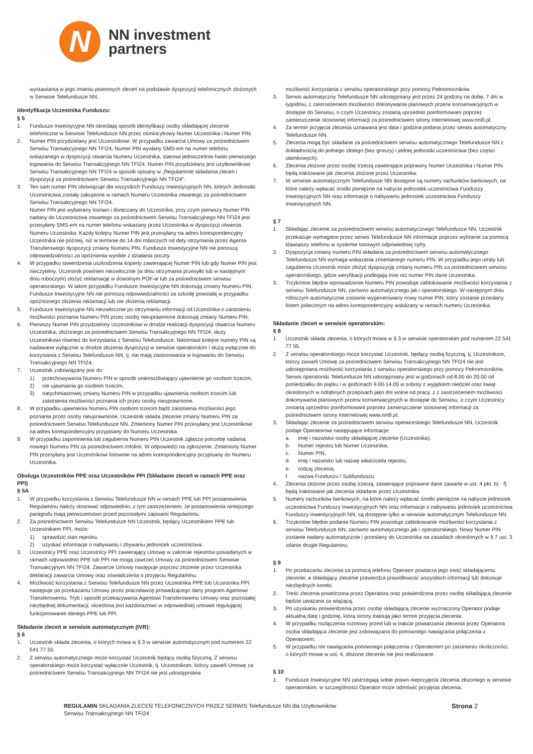N
NN investment
partners
wystawiania w jego imieniu pisemnych zleceń na podstawie dyspozycji telefonicznych złożonych w Serwisie Telefundusze NN.
Identyfikacja Uczestnika Funduszu:
§ 5
1. Fundusze Inwestycyjne NN określają sposób identyfikacji osoby składającej zlecenie telefoniczne w Serwisie Telefundusze NN przez ośmiocyfrowy Numer Uczestnika i Numer PIN.
2. Numer PIN przydzielany jest Uczestnikowi. W przypadku zawarcia Umowy za pośrednictwem Serwisu Transakcyjnego NN TFI24, Numer PIN wysłany SMS-em na numer telefonu wskazanego w dyspozycji otwarcia Numeru Uczestnika, stanowi jednocześnie hasło pierwszego logowania do Serwisu Transakcyjnego NN TFI24. Numer PIN przydzielany jest użytkownikowi Serwisu Transakcyjnego NN TFI24 w sposób opisany w „Regulaminie składania zleceń i dyspozycji za pośrednictwem Serwisu Transakcyjnego NN TFI24”.
3. Ten sam numer PIN obowiązuje dla wszystkich Funduszy Inwestycyjnych NN, których Jednostki Uczestnictwa zostały zakupione w ramach Numeru Uczestnika otwartego za pośrednictwem Serwisu Transakcyjnego NN TFI24.
Numer PIN jest wybierany losowo i doręczany do Uczestnika, przy czym pierwszy Numer PIN nadany do Uczestnictwa otwartego za pośrednictwem Serwisu Transakcyjnego NN TFI24 jest przesyłany SMS-em na numer telefonu wskazany przez Uczestnika w dyspozycji otwarcia Numeru Uczestnika. Każdy kolejny Numer PIN jest przesyłany na adres korespondencyjny Uczestnika nie później, niż w terminie do 14 dni roboczych od daty otrzymania przez Agenta Transferowego dyspozycji zmiany Numeru PIN. Fundusze Inwestycyjne NN nie ponoszą odpowiedzialności za opóźnienia wynikłe z działania poczty.
4. W przypadku stwierdzenia uszkodzenia koperty zawierającej Numer PIN lub gdy Numer PIN jest nieczytelny, Uczestnik powinien niezwłocznie (w dniu otrzymania przesyłki lub w następnym dniu roboczym) złożyć reklamację w dowolnym POF-ie lub za pośrednictwem serwisu operatorskiego. W takim przypadku Fundusze Inwestycyjne NN dokonują zmiany Numeru PIN. Fundusze Inwestycyjne NN nie ponoszą odpowiedzialności za szkodę powstałą w przypadku opóźnionego złożenia reklamacji lub nie złożenia reklamacji.
5. Fundusze Inwestycyjne NN niezwłocznie po otrzymaniu informacji od Uczestnika o zaistnieniu możliwości poznania Numeru PIN przez osoby nieuprawnione dokonują zmiany Numeru PIN.
6. Pierwszy Numer PIN przydzielony Uczestnikowi w drodze realizacji dyspozycji otwarcia Numeru Uczestnika, złożonego za pośrednictwem Serwisu Transakcyjnego NN TFI24, służy Uczestnikowi również do korzystania z Serwisu Telefundusze. Natomiast kolejne numery PIN są nadawane wyłącznie w drodze złożenia dyspozycji w serwisie operatorskim i służą wyłącznie do korzystania z Serwisu Telefundusze NN, tj. nie mają zastosowania w logowaniu do Serwisu Transakcyjnego NN TFI24.
7. Uczestnik zobowiązany jest do:
1) przechowywania Numeru PIN w sposób uniemożliwiający ujawnienie go osobom trzecim,
2) nie ujawniania go osobom trzecim,
3) natychmiastowej zmiany Numeru PIN w przypadku ujawnienia osobom trzecim lub zaistnienia możliwości poznania ich przez osoby nieuprawnione.
8. W przypadku ujawnienia Numeru PIN osobom trzecim bądź zaistnienia możliwości jego poznania przez osoby nieuprawnione, Uczestnik składa zlecenie zmiany Numeru PIN za pośrednictwem Serwisu Telefundusze NN. Zmieniony Numer PIN przesyłany jest Uczestnikowi na adres korespondencyjny przypisany do Numeru Uczestnika.
9. W przypadku zapomnienia lub zagubienia Numeru PIN Uczestnik zgłasza potrzebę nadania nowego Numeru PIN za pośrednictwem Infolinii, W odpowiedzi na zgłoszenie, Zmieniony Numer PIN przesyłany jest Uczestnikowi listownie na adres korespondencyjny przypisany do Numeru Uczestnika.
Obsługa Uczestników PPE oraz Uczestników PPI (Składanie zleceń w ramach PPE oraz PPI)
§ 5A
1. W przypadku korzystania z Serwisu Telefundusze NN w ramach PPE lub PPI postanowienia Regulaminu należy stosować odpowiednio, z tym zastrzeżeniem, że postanowienia niniejszego paragrafu mają pierwszeństwo przed pozostałymi zapisami Regulaminu.
2. Za pośrednictwem Serwisu Telefundusze NN Uczestnik, będący Uczestnikiem PPE lub Uczestnikiem PPI, może:
1) sprawdzić stan rejestru,
2) uzyskać informacje o nabywaniu i zbywaniu jednostek uczestnictwa.
3. Uczestnicy PPE oraz Uczestnicy PPI zawierający Umowę w zakresie rejestrów posiadanych w ramach odpowiednio PPE lub PPI nie mogą zawrzeć Umowy za pośrednictwem Serwisie Transakcyjnym NN TFI24. Zawarcie Umowy następuje poprzez złożenie przez Uczestnika deklaracji zawarcia Umowy oraz oświadczenia o przyjęciu Regulaminu.
4. Możliwość korzystania z Serwisu Telefundusze NN przez Uczestnika PPE lub Uczestnika PPI następuje po przekazaniu Umowy przez pracodawcę prowadzącego dany program Agentowi Transferowemu. Tryb i sposób przekazywania Agentowi Transferowemu Umowy oraz pozostałej niezbędnej dokumentacji, określona jest każdorazowo w odpowiedniej umowie regulującej funkcjonowanie danego PPE lub PPI.
Składanie zleceń w serwisie automatycznym (IVR):
§ 6
1. Uczestnik składa zlecenia, o których mowa w § 3 w serwisie automatycznym pod numerem 22 541 77 55.
2. Z serwisu automatycznego może korzystać Uczestnik będący osobą fizyczną. Z serwisu operatorskiego może korzystać wyłącznie Uczestnik, tj. Uczestnikom, którzy zawarli Umowę za pośrednictwem Serwisu Transakcyjnego NN TFI24 nie jest udostępniana
możliwość korzystania z serwisu operatorskiego przy pomocy Pełnomocników.
3. Serwis automatyczny Telefundusze NN udostępniany jest przez 24 godziny na dobę, 7 dni w tygodniu, z zastrzeżeniem możliwości dokonywania planowych przerw konserwacyjnych w dostępie do Serwisu, o czym Uczestnicy zostaną uprzednio poinformowani poprzez zamieszczenie stosownej informacji za pośrednictwem strony internetowej www.nntfi.pl.
4. Za termin przyjęcia zlecenia uznawana jest data i godzina podana przez serwis automatyczny Telefundusze NN.
5. Zlecenia mogą być składane za pośrednictwem serwisu automatycznego Telefundusze NN z dokładnością do jednego złotego (bez groszy) i jednej jednostki uczestnictwa (bez części ułamkowych).
6. Zlecenia złożone przez osobę trzecią zawierające poprawny Numer Uczestnika i Numer PIN będą traktowane jak zlecenia złożone przez Uczestnika.
7. W serwisie automatycznym Telefundusze NN dostępne są numery rachunków bankowych, na które należy wpłacać środki pieniężne na nabycie jednostek uczestnictwa Funduszy Inwestycyjnych NN oraz informacje o nabywaniu jednostek uczestnictwa Funduszy Inwestycyjnych NN.
§ 7
1. Składając zlecenie za pośrednictwem serwisu automatycznego Telefundusze NN, Uczestnik przekazuje wymagane przez serwis Telefundusze NN informacje poprzez wybranie za pomocą klawiatury telefonu w systemie tonowym odpowiedniej cyfry.
2. Dyspozycja zmiany numeru PIN składana za pośrednictwem serwisu automatycznego Telefundusze NN wymaga wskazania zmienianego numeru PIN. W przypadku jego utraty lub zagubienia Uczestnik może złożyć dyspozycję zmiany numeru PIN za pośrednictwem serwisu operatorskiego, gdzie weryfikacji podlegają inne niż numer PIN dane Uczestnika.
3. Trzykrotne błędne wprowadzenie Numeru PIN powoduje zablokowanie możliwości korzystania z serwisu Telefundusze NN, zarówno automatycznego jak i operatorskiego. W następnym dniu roboczym automatycznie zostanie wygenerowany nowy numer PIN, który zostanie przesłany listem poleconym na adres korespondencyjny wskazany w ramach numeru Uczestnika.
Składanie zleceń w serwisie operatorskim:
§ 8
1. Uczestnik składa zlecenia, o których mowa w § 3 w serwisie operatorskim pod numerem 22 541 77 55.
2. Z serwisu operatorskiego może korzystać Uczestnik, będący osobą fizyczną, tj. Uczestnikom, którzy zawarli Umowę za pośrednictwem Serwisu Transakcyjnego NN TFI24 nie jest udostępniana możliwość korzystania z serwisu operatorskiego przy pomocy Pełnomocników. Serwis operatorski Telefundusze NN udostępniany jest w godzinach od 8.00 do 20.00 od poniedziałku do piątku i w godzinach 9.00-14.00 w soboty z wyjątkiem niedziel oraz świąt określonych w odrębnych przepisach jako dni wolne od pracy, z z zastrzeżeniem możliwości dokonywania planowych przerw konserwacyjnych w dostępie do Serwisu, o czym Uczestnicy zostaną uprzednio poinformowani poprzez zamieszczenie stosownej informacji za pośrednictwem strony internetowej www.nntfi.pl.
3. Składając zlecenie za pośrednictwem serwisu operatorskiego Telefundusze NN, Uczestnik podaje Operatorowi następujące informacje:
a. imię i nazwisko osoby składającej zlecenie (Uczestnika),
b. Numer rejestru lub Numer Uczestnika,
c. Numer PIN,
d. imię i nazwisko lub nazwę właściciela rejestru,
e. rodzaj zlecenia,
f. nazwa Funduszu / Subfunduszu.
4. Zlecenia złożone przez osobę trzecią, zawierające poprawne dane zawarte w ust. 4 pkt. b) - f) będą traktowane jak zlecenia składane przez Uczestnika.
5. Numery rachunków bankowych, na które należy wpłacać środki pieniężne na nabycie jednostek uczestnictwa Funduszy Inwestycyjnych NN oraz informacje o nabywaniu jednostek uczestnictwa Funduszy Inwestycyjnych NN, są dostępne tylko w serwisie automatycznym Telefundusze NN.
6. Trzykrotne błędne podanie Numeru PIN powoduje zablokowanie możliwości korzystania z serwisu Telefundusze NN, zarówno automatycznego jak i operatorskiego. Nowy Numer PIN zostanie nadany automatycznie i przesłany do Uczestnika na zasadach określonych w § 7 ust. 3 zdanie drugie Regulaminu.
§ 9
1. Po przekazaniu zlecenia za pomocą telefonu Operator powtarza jego treść składającemu zlecenie, a składający zlecenie potwierdza prawidłowość wszystkich informacji lub dokonuje niezbędnych korekt.
2. Treść zlecenia powtórzona przez Operatora oraz potwierdzona przez osobę składającą zlecenie będzie uważana za wiążącą.
3. Po uzyskaniu potwierdzenia przez osobę składającą zlecenie wyznaczony Operator podaje aktualną datę i godzinę, którą strony traktują jako termin przyjęcia zlecenia.
4. W przypadku rozłączenia rozmowy przed lub w trakcie powtarzania zlecenia przez Operatora osoba składająca zlecenie jest zobowiązana do ponownego nawiązania połączenia z Operatorem.
5. W przypadku nie nawiązania ponownego połączenia z Operatorem po zaistnieniu okoliczności, o których mowa w ust. 4, złożone zlecenie nie jest realizowane.
§ 10
1. Fundusze Inwestycyjne NN zastrzegają sobie prawo nieprzyjęcia zlecenia złożonego w serwisie operatorskim; w szczególności Operator może odmówić przyjęcia zlecenia,
REGULAMIN SKŁADANIA ZLECEŃ TELEFONICZNYCH PRZEZ SERWIS Telefundusze NN dla Użytkowników
Serwisu Transakcyjnego NN TFI24
Strona 2